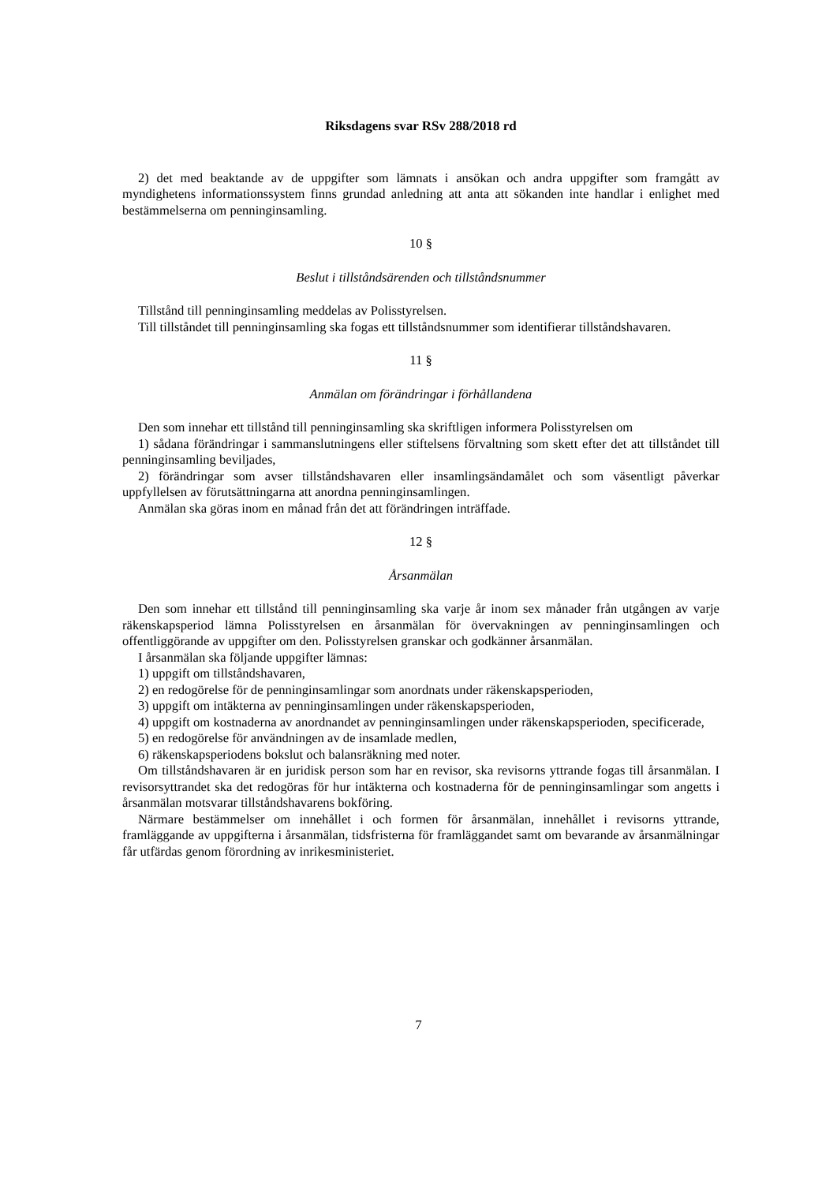Riksdagens svar RSv 288/2018 rd
2) det med beaktande av de uppgifter som lämnats i ansökan och andra uppgifter som framgått av myndighetens informationssystem finns grundad anledning att anta att sökanden inte handlar i enlighet med bestämmelserna om penninginsamling.
10 §
Beslut i tillståndsärenden och tillståndsnummer
Tillstånd till penninginsamling meddelas av Polisstyrelsen.
Till tillståndet till penninginsamling ska fogas ett tillståndsnummer som identifierar tillstånds­havaren.
11 §
Anmälan om förändringar i förhållandena
Den som innehar ett tillstånd till penninginsamling ska skriftligen informera Polisstyrelsen om
1) sådana förändringar i sammanslutningens eller stiftelsens förvaltning som skett efter det att tillståndet till penninginsamling beviljades,
2) förändringar som avser tillståndshavaren eller insamlingsändamålet och som väsentligt på­verkar uppfyllelsen av förutsättningarna att anordna penninginsamlingen.
Anmälan ska göras inom en månad från det att förändringen inträffade.
12 §
Årsanmälan
Den som innehar ett tillstånd till penninginsamling ska varje år inom sex månader från utgång­en av varje räkenskapsperiod lämna Polisstyrelsen en årsanmälan för övervakningen av penning­insamlingen och offentliggörande av uppgifter om den. Polisstyrelsen granskar och godkänner årsanmälan.
I årsanmälan ska följande uppgifter lämnas:
1) uppgift om tillståndshavaren,
2) en redogörelse för de penninginsamlingar som anordnats under räkenskapsperioden,
3) uppgift om intäkterna av penninginsamlingen under räkenskapsperioden,
4) uppgift om kostnaderna av anordnandet av penninginsamlingen under räkenskapsperioden, specificerade,
5) en redogörelse för användningen av de insamlade medlen,
6) räkenskapsperiodens bokslut och balansräkning med noter.
Om tillståndshavaren är en juridisk person som har en revisor, ska revisorns yttrande fogas till årsanmälan. I revisorsyttrandet ska det redogöras för hur intäkterna och kostnaderna för de pen­ninginsamlingar som angetts i årsanmälan motsvarar tillståndshavarens bokföring.
Närmare bestämmelser om innehållet i och formen för årsanmälan, innehållet i revisorns ytt­rande, framläggande av uppgifterna i årsanmälan, tidsfristerna för framläggandet samt om beva­rande av årsanmälningar får utfärdas genom förordning av inrikesministeriet.
7